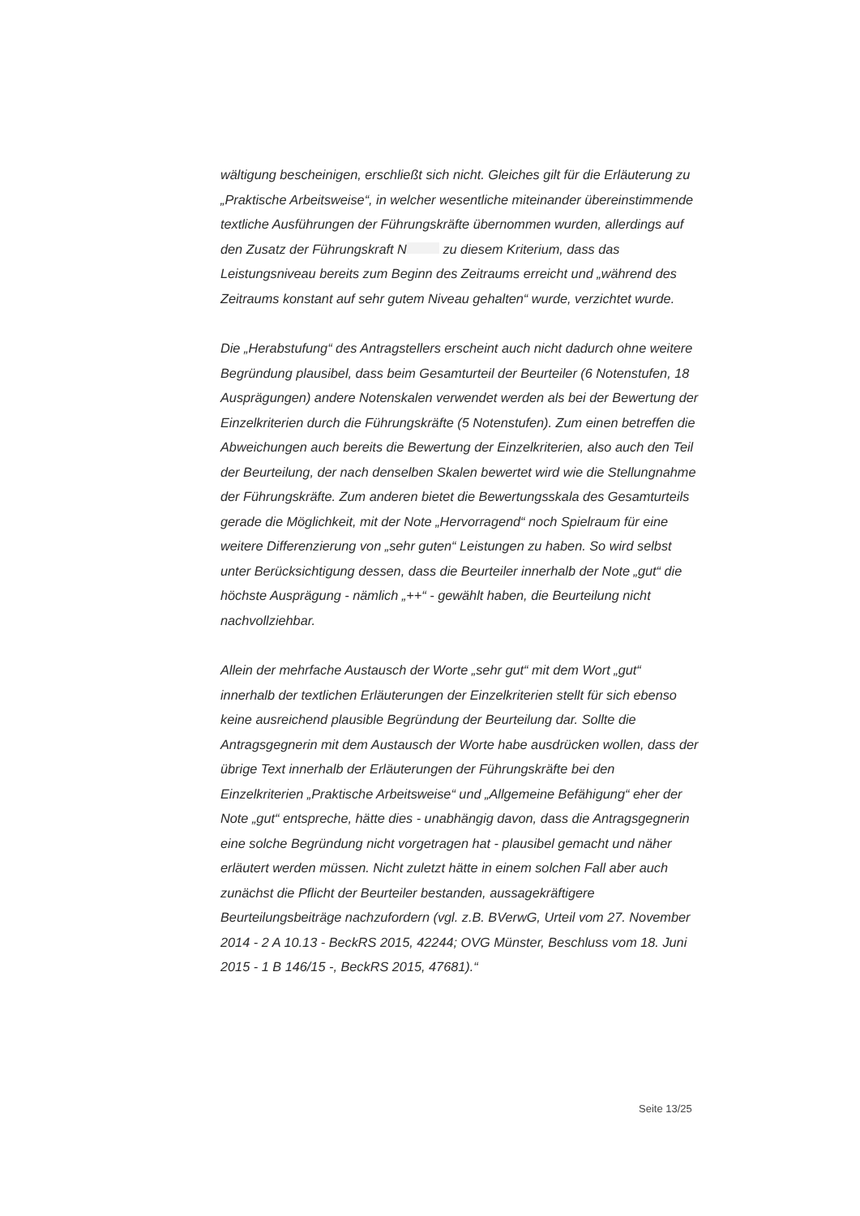wältigung bescheinigen, erschließt sich nicht. Gleiches gilt für die Erläuterung zu „Praktische Arbeitsweise“, in welcher wesentliche miteinander übereinstimmende textliche Ausführungen der Führungskräfte übernommen wurden, allerdings auf den Zusatz der Führungskraft N zu diesem Kriterium, dass das Leistungsniveau bereits zum Beginn des Zeitraums erreicht und „während des Zeitraums konstant auf sehr gutem Niveau gehalten“ wurde, verzichtet wurde.
Die „Herabstufung“ des Antragstellers erscheint auch nicht dadurch ohne weitere Begründung plausibel, dass beim Gesamturteil der Beurteiler (6 Notenstufen, 18 Ausprägungen) andere Notenskalen verwendet werden als bei der Bewertung der Einzelkriterien durch die Führungskräfte (5 Notenstufen). Zum einen betreffen die Abweichungen auch bereits die Bewertung der Einzelkriterien, also auch den Teil der Beurteilung, der nach denselben Skalen bewertet wird wie die Stellungnahme der Führungskräfte. Zum anderen bietet die Bewertungsskala des Gesamturteils gerade die Möglichkeit, mit der Note „Hervorragend“ noch Spielraum für eine weitere Differenzierung von „sehr guten“ Leistungen zu haben. So wird selbst unter Berücksichtigung dessen, dass die Beurteiler innerhalb der Note „gut“ die höchste Ausprägung - nämlich „++“ - gewählt haben, die Beurteilung nicht nachvollziehbar.
Allein der mehrfache Austausch der Worte „sehr gut“ mit dem Wort „gut“ innerhalb der textlichen Erläuterungen der Einzelkriterien stellt für sich ebenso keine ausreichend plausible Begründung der Beurteilung dar. Sollte die Antragsgegnerin mit dem Austausch der Worte habe ausdrücken wollen, dass der übrige Text innerhalb der Erläuterungen der Führungskräfte bei den Einzelkriterien „Praktische Arbeitsweise“ und „Allgemeine Befähigung“ eher der Note „gut“ entspreche, hätte dies - unabhängig davon, dass die Antragsgegnerin eine solche Begründung nicht vorgetragen hat - plausibel gemacht und näher erläutert werden müssen. Nicht zuletzt hätte in einem solchen Fall aber auch zunächst die Pflicht der Beurteiler bestanden, aussagekräftigere Beurteilungsbeiträge nachzufordern (vgl. z.B. BVerwG, Urteil vom 27. November 2014 - 2 A 10.13 - BeckRS 2015, 42244; OVG Münster, Beschluss vom 18. Juni 2015 - 1 B 146/15 -, BeckRS 2015, 47681).“
Seite 13/25